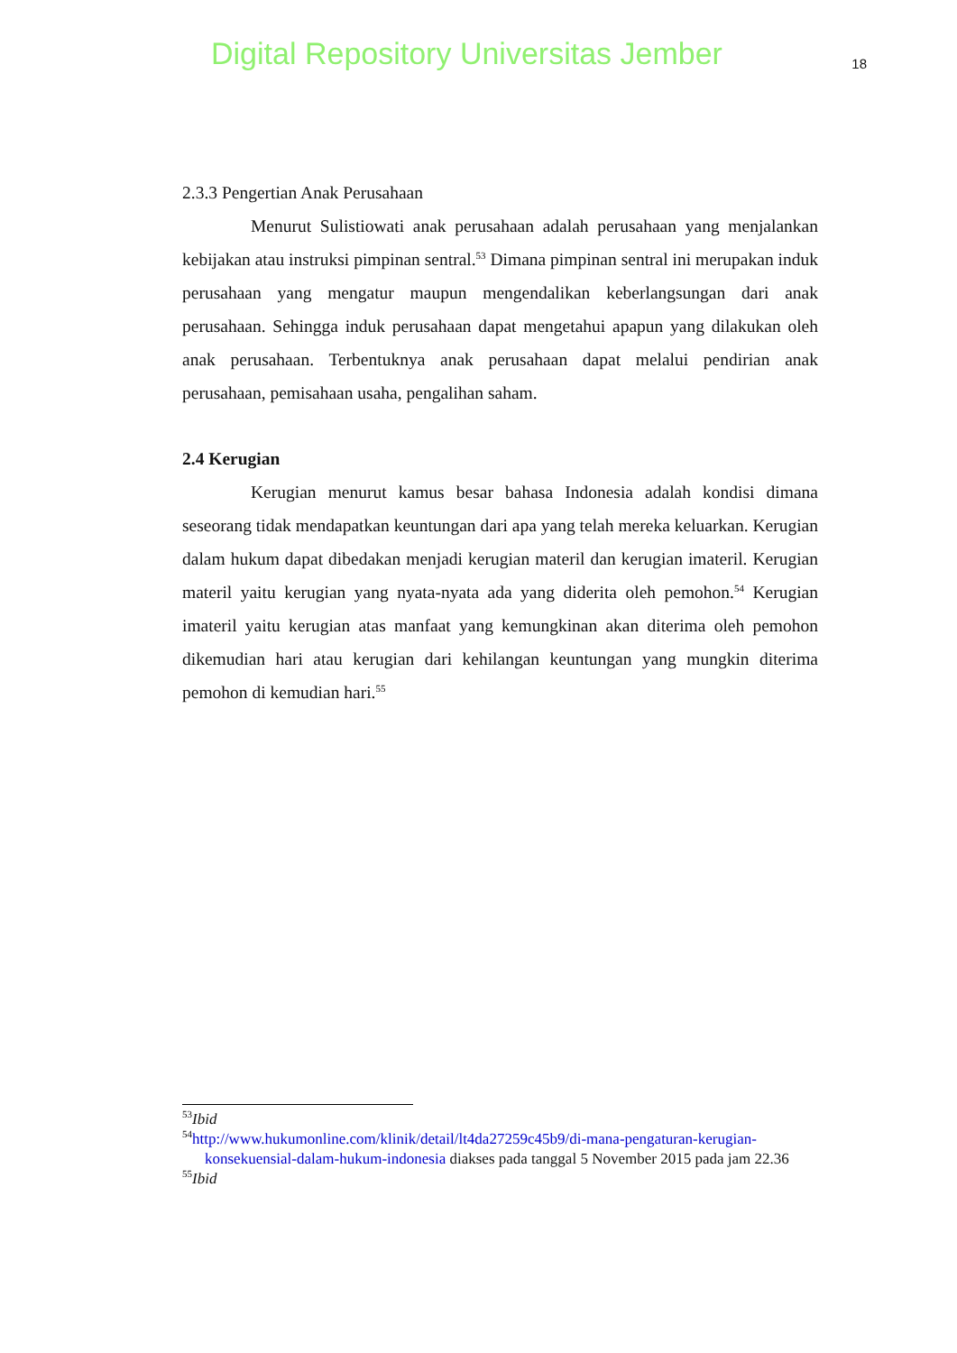Digital Repository Universitas Jember 18
2.3.3 Pengertian Anak Perusahaan
Menurut Sulistiowati anak perusahaan adalah perusahaan yang menjalankan kebijakan atau instruksi pimpinan sentral.<sup>53</sup> Dimana pimpinan sentral ini merupakan induk perusahaan yang mengatur maupun mengendalikan keberlangsungan dari anak perusahaan. Sehingga induk perusahaan dapat mengetahui apapun yang dilakukan oleh anak perusahaan. Terbentuknya anak perusahaan dapat melalui pendirian anak perusahaan, pemisahaan usaha, pengalihan saham.
2.4 Kerugian
Kerugian menurut kamus besar bahasa Indonesia adalah kondisi dimana seseorang tidak mendapatkan keuntungan dari apa yang telah mereka keluarkan. Kerugian dalam hukum dapat dibedakan menjadi kerugian materil dan kerugian imateril. Kerugian materil yaitu kerugian yang nyata-nyata ada yang diderita oleh pemohon.<sup>54</sup> Kerugian imateril yaitu kerugian atas manfaat yang kemungkinan akan diterima oleh pemohon dikemudian hari atau kerugian dari kehilangan keuntungan yang mungkin diterima pemohon di kemudian hari.<sup>55</sup>
<sup>53</sup> Ibid
<sup>54</sup> http://www.hukumonline.com/klinik/detail/lt4da27259c45b9/di-mana-pengaturan-kerugian-konsekuensial-dalam-hukum-indonesia diakses pada tanggal 5 November 2015 pada jam 22.36
<sup>55</sup> Ibid